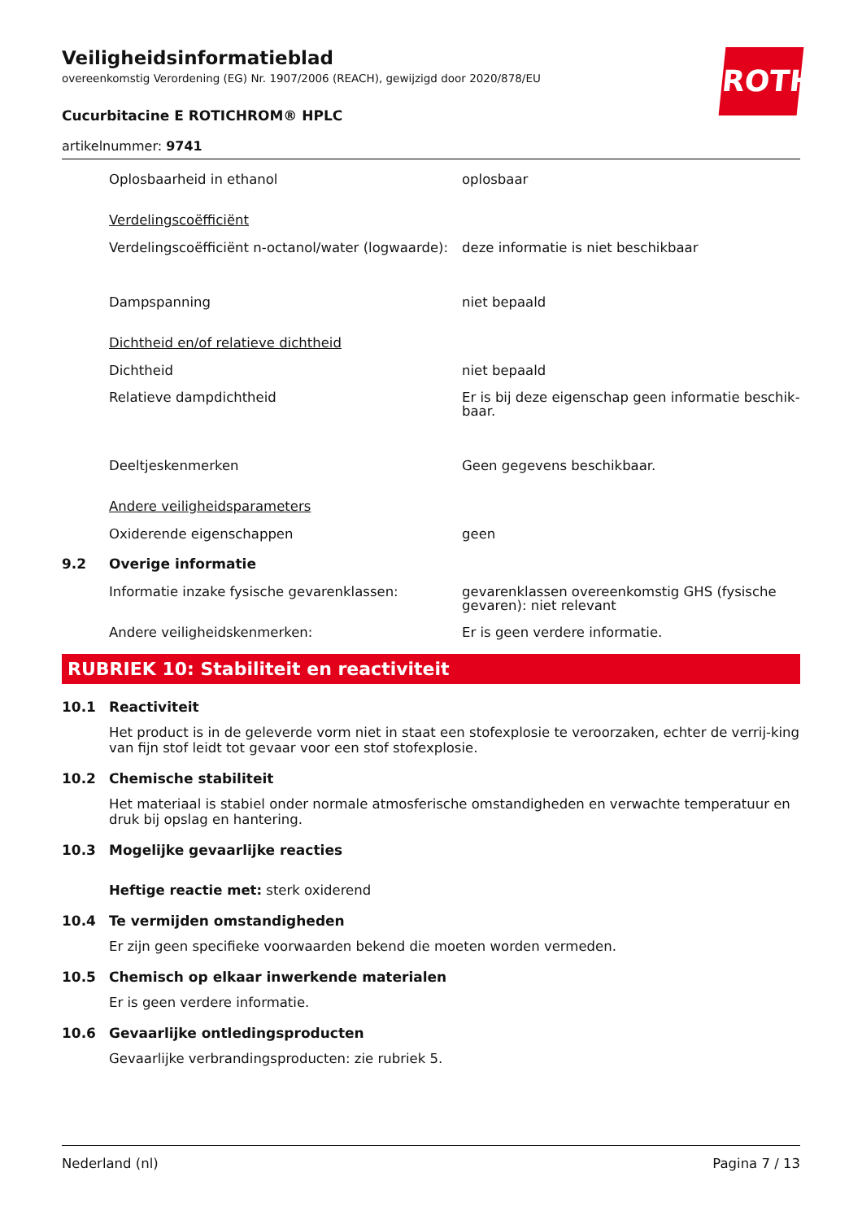ROTH
Veiligheidsinformatieblad
overeenkomstig Verordening (EG) Nr. 1907/2006 (REACH), gewijzigd door 2020/878/EU
Cucurbitacine E ROTICHROM® HPLC
artikelnummer: 9741
Oplosbaarheid in ethanol oplosbaar
Verdelingscoëfficiënt
Verdelingscoëfficiënt n-octanol/water (logwaarde):
deze informatie is niet beschikbaar
Dampspanning niet bepaald
Dichtheid en/of relatieve dichtheid
Dichtheid niet bepaald
Relatieve dampdichtheid Er is bij deze eigenschap geen informatie beschik-baar.
Deeltjeskenmerken Geen gegevens beschikbaar.
Andere veiligheidsparameters
Oxiderende eigenschappen geen
9.2 Overige informatie
Informatie inzake fysische gevarenklassen: gevarenklassen overeenkomstig GHS (fysische gevaren): niet relevant
Andere veiligheidskenmerken: Er is geen verdere informatie.
RUBRIEK 10: Stabiliteit en reactiviteit
10.1 Reactiviteit
Het product is in de geleverde vorm niet in staat een stofexplosie te veroorzaken, echter de verrij-king van fijn stof leidt tot gevaar voor een stof stofexplosie.
10.2 Chemische stabiliteit
Het materiaal is stabiel onder normale atmosferische omstandigheden en verwachte temperatuur en druk bij opslag en hantering.
10.3 Mogelijke gevaarlijke reacties
Heftige reactie met: sterk oxiderend
10.4 Te vermijden omstandigheden
Er zijn geen specifieke voorwaarden bekend die moeten worden vermeden.
10.5 Chemisch op elkaar inwerkende materialen
Er is geen verdere informatie.
10.6 Gevaarlijke ontledingsproducten
Gevaarlijke verbrandingsproducten: zie rubriek 5.
Nederland (nl) Pagina 7 / 13